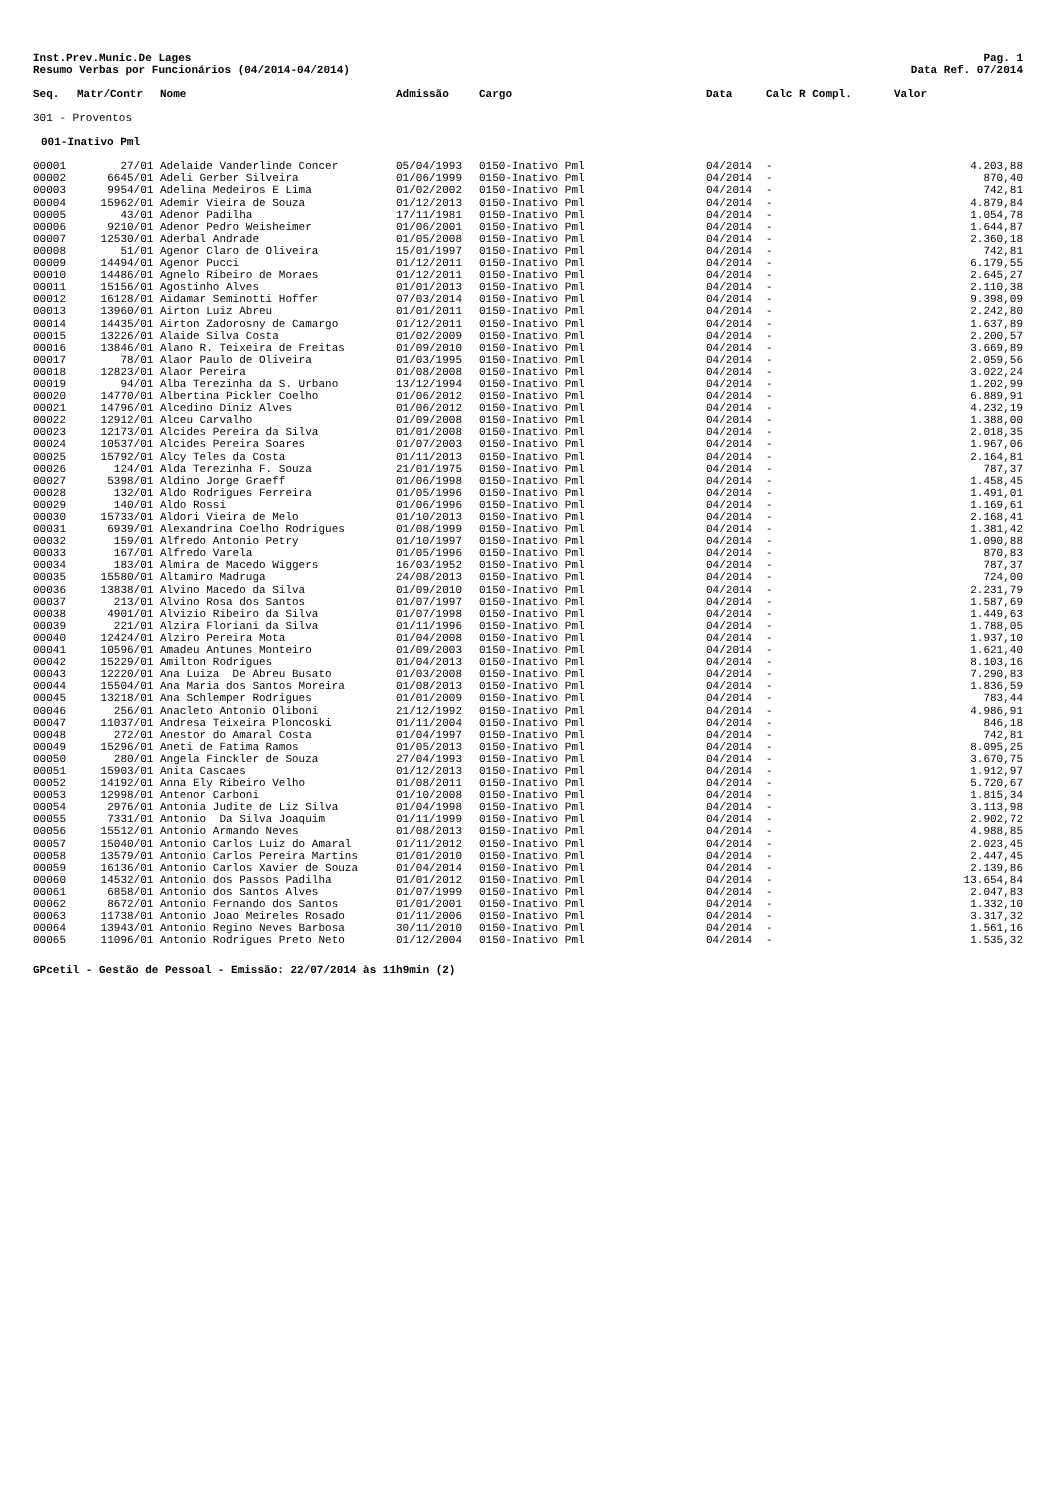Inst.Prev.Munic.De Lages
Resumo Verbas por Funcionários (04/2014-04/2014)
Pag. 1
Data Ref. 07/2014
| Seq. | Matr/Contr | Nome | Admissão | Cargo | Data | Calc R Compl. | Valor |
| --- | --- | --- | --- | --- | --- | --- | --- |
| 301 - Proventos | | | | | | | |
| 001-Inativo Pml | | | | | | | |
| 00001 | 27/01 | Adelaide Vanderlinde Concer | 05/04/1993 | 0150-Inativo Pml | 04/2014 | - | 4.203,88 |
| 00002 | 6645/01 | Adeli Gerber Silveira | 01/06/1999 | 0150-Inativo Pml | 04/2014 | - | 870,40 |
| 00003 | 9954/01 | Adelina Medeiros E Lima | 01/02/2002 | 0150-Inativo Pml | 04/2014 | - | 742,81 |
| 00004 | 15962/01 | Ademir Vieira de Souza | 01/12/2013 | 0150-Inativo Pml | 04/2014 | - | 4.879,84 |
| 00005 | 43/01 | Adenor Padilha | 17/11/1981 | 0150-Inativo Pml | 04/2014 | - | 1.054,78 |
| 00006 | 9210/01 | Adenor Pedro Weisheimer | 01/06/2001 | 0150-Inativo Pml | 04/2014 | - | 1.644,87 |
| 00007 | 12530/01 | Aderbal Andrade | 01/05/2008 | 0150-Inativo Pml | 04/2014 | - | 2.360,18 |
| 00008 | 51/01 | Agenor Claro de Oliveira | 15/01/1997 | 0150-Inativo Pml | 04/2014 | - | 742,81 |
| 00009 | 14494/01 | Agenor Pucci | 01/12/2011 | 0150-Inativo Pml | 04/2014 | - | 6.179,55 |
| 00010 | 14486/01 | Agnelo Ribeiro de Moraes | 01/12/2011 | 0150-Inativo Pml | 04/2014 | - | 2.645,27 |
| 00011 | 15156/01 | Agostinho Alves | 01/01/2013 | 0150-Inativo Pml | 04/2014 | - | 2.110,38 |
| 00012 | 16128/01 | Aidamar Seminotti Hoffer | 07/03/2014 | 0150-Inativo Pml | 04/2014 | - | 9.398,09 |
| 00013 | 13960/01 | Airton Luiz Abreu | 01/01/2011 | 0150-Inativo Pml | 04/2014 | - | 2.242,80 |
| 00014 | 14435/01 | Airton Zadorosny de Camargo | 01/12/2011 | 0150-Inativo Pml | 04/2014 | - | 1.637,89 |
| 00015 | 13226/01 | Alaide Silva Costa | 01/02/2009 | 0150-Inativo Pml | 04/2014 | - | 2.200,57 |
| 00016 | 13846/01 | Alano R. Teixeira de Freitas | 01/09/2010 | 0150-Inativo Pml | 04/2014 | - | 3.669,89 |
| 00017 | 78/01 | Alaor Paulo de Oliveira | 01/03/1995 | 0150-Inativo Pml | 04/2014 | - | 2.059,56 |
| 00018 | 12823/01 | Alaor Pereira | 01/08/2008 | 0150-Inativo Pml | 04/2014 | - | 3.022,24 |
| 00019 | 94/01 | Alba Terezinha da S. Urbano | 13/12/1994 | 0150-Inativo Pml | 04/2014 | - | 1.202,99 |
| 00020 | 14770/01 | Albertina Pickler Coelho | 01/06/2012 | 0150-Inativo Pml | 04/2014 | - | 6.889,91 |
| 00021 | 14796/01 | Alcedino Diniz Alves | 01/06/2012 | 0150-Inativo Pml | 04/2014 | - | 4.232,19 |
| 00022 | 12912/01 | Alceu Carvalho | 01/09/2008 | 0150-Inativo Pml | 04/2014 | - | 1.388,00 |
| 00023 | 12173/01 | Alcides Pereira da Silva | 01/01/2008 | 0150-Inativo Pml | 04/2014 | - | 2.018,35 |
| 00024 | 10537/01 | Alcides Pereira Soares | 01/07/2003 | 0150-Inativo Pml | 04/2014 | - | 1.967,06 |
| 00025 | 15792/01 | Alcy Teles da Costa | 01/11/2013 | 0150-Inativo Pml | 04/2014 | - | 2.164,81 |
| 00026 | 124/01 | Alda Terezinha F. Souza | 21/01/1975 | 0150-Inativo Pml | 04/2014 | - | 787,37 |
| 00027 | 5398/01 | Aldino Jorge Graeff | 01/06/1998 | 0150-Inativo Pml | 04/2014 | - | 1.458,45 |
| 00028 | 132/01 | Aldo Rodrigues Ferreira | 01/05/1996 | 0150-Inativo Pml | 04/2014 | - | 1.491,01 |
| 00029 | 140/01 | Aldo Rossi | 01/06/1996 | 0150-Inativo Pml | 04/2014 | - | 1.169,61 |
| 00030 | 15733/01 | Aldori Vieira de Melo | 01/10/2013 | 0150-Inativo Pml | 04/2014 | - | 2.168,41 |
| 00031 | 6939/01 | Alexandrina Coelho Rodrigues | 01/08/1999 | 0150-Inativo Pml | 04/2014 | - | 1.381,42 |
| 00032 | 159/01 | Alfredo Antonio Petry | 01/10/1997 | 0150-Inativo Pml | 04/2014 | - | 1.090,88 |
| 00033 | 167/01 | Alfredo Varela | 01/05/1996 | 0150-Inativo Pml | 04/2014 | - | 870,83 |
| 00034 | 183/01 | Almira de Macedo Wiggers | 16/03/1952 | 0150-Inativo Pml | 04/2014 | - | 787,37 |
| 00035 | 15580/01 | Altamiro Madruga | 24/08/2013 | 0150-Inativo Pml | 04/2014 | - | 724,00 |
| 00036 | 13838/01 | Alvino Macedo da Silva | 01/09/2010 | 0150-Inativo Pml | 04/2014 | - | 2.231,79 |
| 00037 | 213/01 | Alvino Rosa dos Santos | 01/07/1997 | 0150-Inativo Pml | 04/2014 | - | 1.587,69 |
| 00038 | 4901/01 | Alvizio Ribeiro da Silva | 01/07/1998 | 0150-Inativo Pml | 04/2014 | - | 1.449,63 |
| 00039 | 221/01 | Alzira Floriani da Silva | 01/11/1996 | 0150-Inativo Pml | 04/2014 | - | 1.788,05 |
| 00040 | 12424/01 | Alziro Pereira Mota | 01/04/2008 | 0150-Inativo Pml | 04/2014 | - | 1.937,10 |
| 00041 | 10596/01 | Amadeu Antunes Monteiro | 01/09/2003 | 0150-Inativo Pml | 04/2014 | - | 1.621,40 |
| 00042 | 15229/01 | Amilton Rodrigues | 01/04/2013 | 0150-Inativo Pml | 04/2014 | - | 8.103,16 |
| 00043 | 12220/01 | Ana Luiza De Abreu Busato | 01/03/2008 | 0150-Inativo Pml | 04/2014 | - | 7.290,83 |
| 00044 | 15504/01 | Ana Maria dos Santos Moreira | 01/08/2013 | 0150-Inativo Pml | 04/2014 | - | 1.836,59 |
| 00045 | 13218/01 | Ana Schlemper Rodrigues | 01/01/2009 | 0150-Inativo Pml | 04/2014 | - | 783,44 |
| 00046 | 256/01 | Anacleto Antonio Oliboni | 21/12/1992 | 0150-Inativo Pml | 04/2014 | - | 4.986,91 |
| 00047 | 11037/01 | Andresa Teixeira Ploncoski | 01/11/2004 | 0150-Inativo Pml | 04/2014 | - | 846,18 |
| 00048 | 272/01 | Anestor do Amaral Costa | 01/04/1997 | 0150-Inativo Pml | 04/2014 | - | 742,81 |
| 00049 | 15296/01 | Aneti de Fatima Ramos | 01/05/2013 | 0150-Inativo Pml | 04/2014 | - | 8.095,25 |
| 00050 | 280/01 | Angela Finckler de Souza | 27/04/1993 | 0150-Inativo Pml | 04/2014 | - | 3.670,75 |
| 00051 | 15903/01 | Anita Cascaes | 01/12/2013 | 0150-Inativo Pml | 04/2014 | - | 1.912,97 |
| 00052 | 14192/01 | Anna Ely Ribeiro Velho | 01/08/2011 | 0150-Inativo Pml | 04/2014 | - | 5.720,67 |
| 00053 | 12998/01 | Antenor Carboni | 01/10/2008 | 0150-Inativo Pml | 04/2014 | - | 1.815,34 |
| 00054 | 2976/01 | Antonia Judite de Liz Silva | 01/04/1998 | 0150-Inativo Pml | 04/2014 | - | 3.113,98 |
| 00055 | 7331/01 | Antonio Da Silva Joaquim | 01/11/1999 | 0150-Inativo Pml | 04/2014 | - | 2.902,72 |
| 00056 | 15512/01 | Antonio Armando Neves | 01/08/2013 | 0150-Inativo Pml | 04/2014 | - | 4.988,85 |
| 00057 | 15040/01 | Antonio Carlos Luiz do Amaral | 01/11/2012 | 0150-Inativo Pml | 04/2014 | - | 2.023,45 |
| 00058 | 13579/01 | Antonio Carlos Pereira Martins | 01/01/2010 | 0150-Inativo Pml | 04/2014 | - | 2.447,45 |
| 00059 | 16136/01 | Antonio Carlos Xavier de Souza | 01/04/2014 | 0150-Inativo Pml | 04/2014 | - | 2.139,86 |
| 00060 | 14532/01 | Antonio dos Passos Padilha | 01/01/2012 | 0150-Inativo Pml | 04/2014 | - | 13.654,84 |
| 00061 | 6858/01 | Antonio dos Santos Alves | 01/07/1999 | 0150-Inativo Pml | 04/2014 | - | 2.047,83 |
| 00062 | 8672/01 | Antonio Fernando dos Santos | 01/01/2001 | 0150-Inativo Pml | 04/2014 | - | 1.332,10 |
| 00063 | 11738/01 | Antonio Joao Meireles Rosado | 01/11/2006 | 0150-Inativo Pml | 04/2014 | - | 3.317,32 |
| 00064 | 13943/01 | Antonio Regino Neves Barbosa | 30/11/2010 | 0150-Inativo Pml | 04/2014 | - | 1.561,16 |
| 00065 | 11096/01 | Antonio Rodrigues Preto Neto | 01/12/2004 | 0150-Inativo Pml | 04/2014 | - | 1.535,32 |
GPcetil - Gestão de Pessoal - Emissão: 22/07/2014 às 11h9min (2)